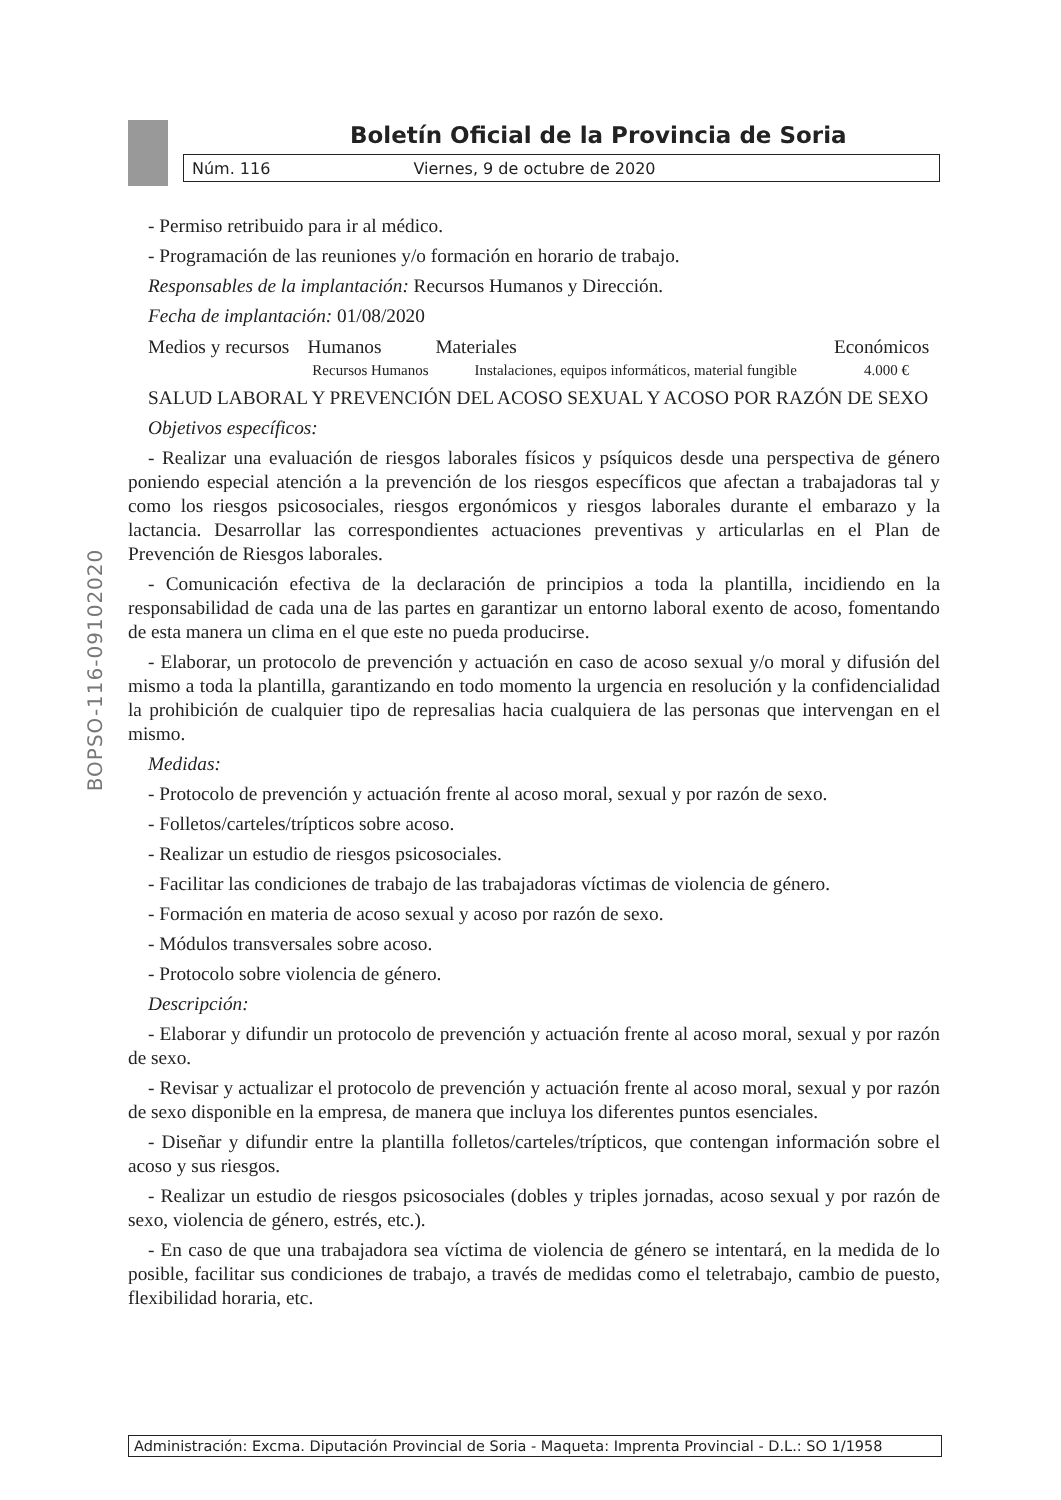BOPSO-116-09102020
Boletín Oficial de la Provincia de Soria
Núm. 116 Viernes, 9 de octubre de 2020
- Permiso retribuido para ir al médico.
- Programación de las reuniones y/o formación en horario de trabajo.
Responsables de la implantación: Recursos Humanos y Dirección.
Fecha de implantación: 01/08/2020
| Medios y recursos | Humanos | Materiales | Económicos |
| --- | --- | --- | --- |
| | Recursos Humanos | Instalaciones, equipos informáticos, material fungible | 4.000 € |
SALUD LABORAL Y PREVENCIÓN DEL ACOSO SEXUAL Y ACOSO POR RAZÓN DE SEXO
Objetivos específicos:
- Realizar una evaluación de riesgos laborales físicos y psíquicos desde una perspectiva de género poniendo especial atención a la prevención de los riesgos específicos que afectan a trabajadoras tal y como los riesgos psicosociales, riesgos ergonómicos y riesgos laborales durante el embarazo y la lactancia. Desarrollar las correspondientes actuaciones preventivas y articularlas en el Plan de Prevención de Riesgos laborales.
- Comunicación efectiva de la declaración de principios a toda la plantilla, incidiendo en la responsabilidad de cada una de las partes en garantizar un entorno laboral exento de acoso, fomentando de esta manera un clima en el que este no pueda producirse.
- Elaborar, un protocolo de prevención y actuación en caso de acoso sexual y/o moral y difusión del mismo a toda la plantilla, garantizando en todo momento la urgencia en resolución y la confidencialidad la prohibición de cualquier tipo de represalias hacia cualquiera de las personas que intervengan en el mismo.
Medidas:
- Protocolo de prevención y actuación frente al acoso moral, sexual y por razón de sexo.
- Folletos/carteles/trípticos sobre acoso.
- Realizar un estudio de riesgos psicosociales.
- Facilitar las condiciones de trabajo de las trabajadoras víctimas de violencia de género.
- Formación en materia de acoso sexual y acoso por razón de sexo.
- Módulos transversales sobre acoso.
- Protocolo sobre violencia de género.
Descripción:
- Elaborar y difundir un protocolo de prevención y actuación frente al acoso moral, sexual y por razón de sexo.
- Revisar y actualizar el protocolo de prevención y actuación frente al acoso moral, sexual y por razón de sexo disponible en la empresa, de manera que incluya los diferentes puntos esenciales.
- Diseñar y difundir entre la plantilla folletos/carteles/trípticos, que contengan información sobre el acoso y sus riesgos.
- Realizar un estudio de riesgos psicosociales (dobles y triples jornadas, acoso sexual y por razón de sexo, violencia de género, estrés, etc.).
- En caso de que una trabajadora sea víctima de violencia de género se intentará, en la medida de lo posible, facilitar sus condiciones de trabajo, a través de medidas como el teletrabajo, cambio de puesto, flexibilidad horaria, etc.
Administración: Excma. Diputación Provincial de Soria - Maqueta: Imprenta Provincial - D.L.: SO 1/1958